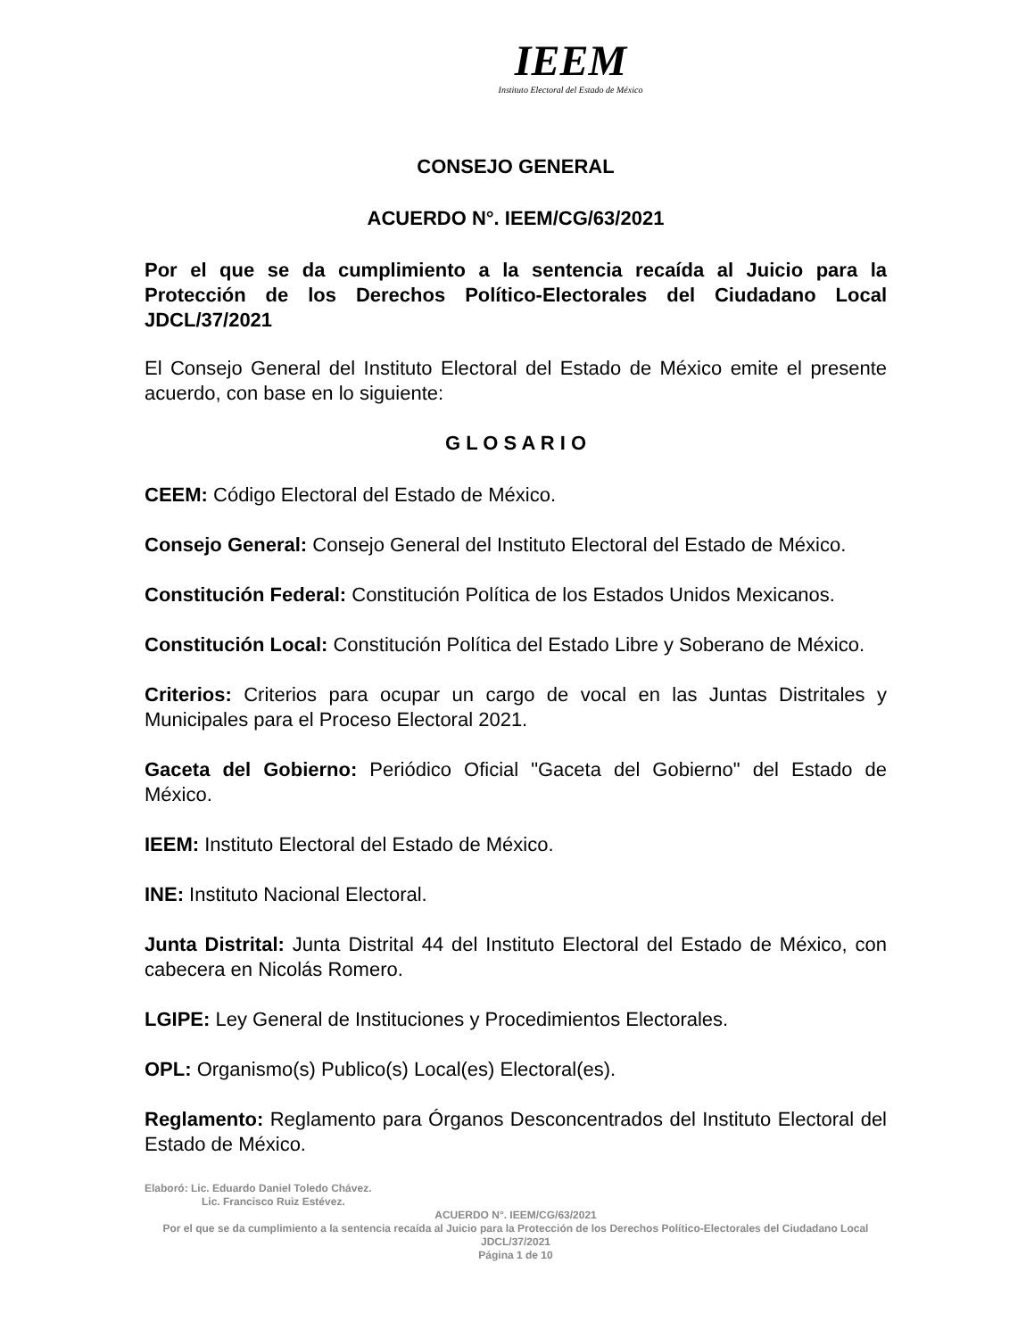IEEM
Instituto Electoral del Estado de México
CONSEJO GENERAL
ACUERDO N°. IEEM/CG/63/2021
Por el que se da cumplimiento a la sentencia recaída al Juicio para la Protección de los Derechos Político-Electorales del Ciudadano Local JDCL/37/2021
El Consejo General del Instituto Electoral del Estado de México emite el presente acuerdo, con base en lo siguiente:
G L O S A R I O
CEEM: Código Electoral del Estado de México.
Consejo General: Consejo General del Instituto Electoral del Estado de México.
Constitución Federal: Constitución Política de los Estados Unidos Mexicanos.
Constitución Local: Constitución Política del Estado Libre y Soberano de México.
Criterios: Criterios para ocupar un cargo de vocal en las Juntas Distritales y Municipales para el Proceso Electoral 2021.
Gaceta del Gobierno: Periódico Oficial "Gaceta del Gobierno" del Estado de México.
IEEM: Instituto Electoral del Estado de México.
INE: Instituto Nacional Electoral.
Junta Distrital: Junta Distrital 44 del Instituto Electoral del Estado de México, con cabecera en Nicolás Romero.
LGIPE: Ley General de Instituciones y Procedimientos Electorales.
OPL: Organismo(s) Publico(s) Local(es) Electoral(es).
Reglamento: Reglamento para Órganos Desconcentrados del Instituto Electoral del Estado de México.
Elaboró: Lic. Eduardo Daniel Toledo Chávez.
Lic. Francisco Ruiz Estévez.
ACUERDO N°. IEEM/CG/63/2021
Por el que se da cumplimiento a la sentencia recaída al Juicio para la Protección de los Derechos Político-Electorales del Ciudadano Local JDCL/37/2021
Página 1 de 10